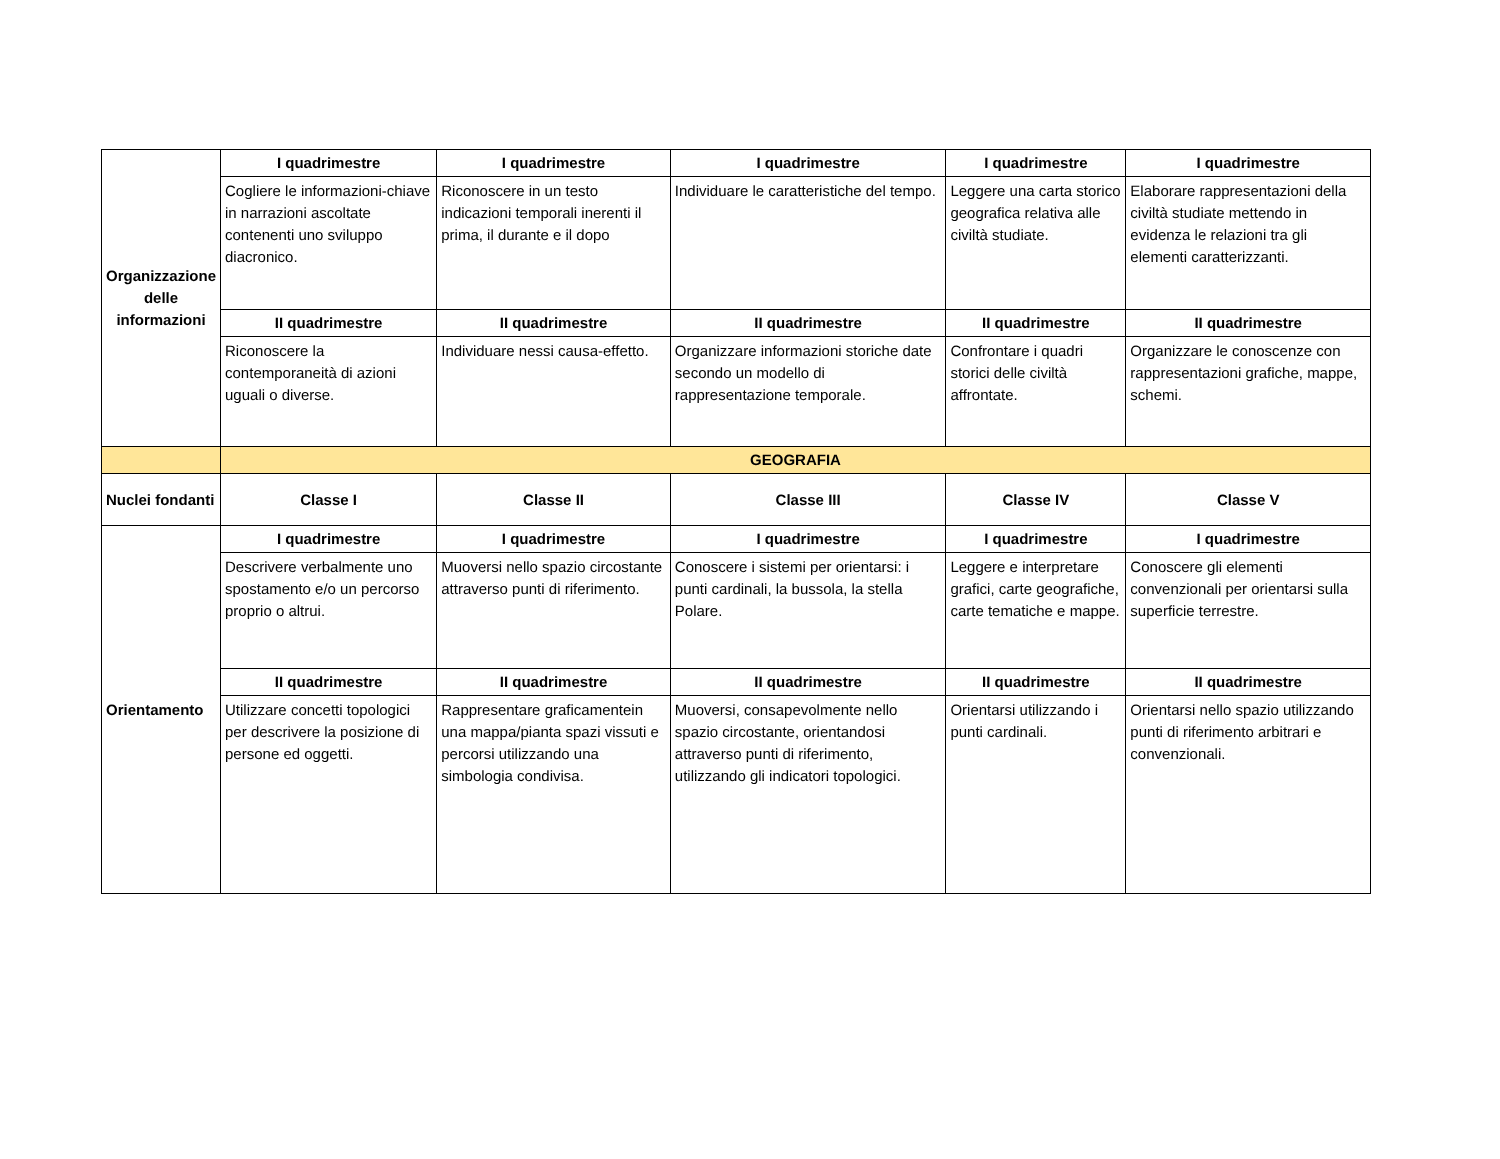| Organizzazione delle informazioni | I quadrimestre | I quadrimestre | I quadrimestre | I quadrimestre | I quadrimestre |
| | Cogliere le informazioni-chiave in narrazioni ascoltate contenenti uno sviluppo diacronico. | Riconoscere in un testo indicazioni temporali inerenti il prima, il durante e il dopo | Individuare le caratteristiche del tempo. | Leggere una carta storico geografica relativa alle civiltà studiate. | Elaborare rappresentazioni della civiltà studiate mettendo in evidenza le relazioni tra gli elementi caratterizzanti. |
| | II quadrimestre | II quadrimestre | II quadrimestre | II quadrimestre | II quadrimestre |
| | Riconoscere la contemporaneità di azioni uguali o diverse. | Individuare nessi causa-effetto. | Organizzare informazioni storiche date secondo un modello di rappresentazione temporale. | Confrontare i quadri storici delle civiltà affrontate. | Organizzare le conoscenze con rappresentazioni grafiche, mappe, schemi. |
| | GEOGRAFIA | | | | |
| Nuclei fondanti | Classe I | Classe II | Classe III | Classe IV | Classe V |
| Orientamento | I quadrimestre | I quadrimestre | I quadrimestre | I quadrimestre | I quadrimestre |
| | Descrivere verbalmente uno spostamento e/o un percorso proprio o altrui. | Muoversi nello spazio circostante attraverso punti di riferimento. | Conoscere i sistemi per orientarsi: i punti cardinali, la bussola, la stella Polare. | Leggere e interpretare grafici, carte geografiche, carte tematiche e mappe. | Conoscere gli elementi convenzionali per orientarsi sulla superficie terrestre. |
| | II quadrimestre | II quadrimestre | II quadrimestre | II quadrimestre | II quadrimestre |
| | Utilizzare concetti topologici per descrivere la posizione di persone ed oggetti. | Rappresentare graficamentein una mappa/pianta spazi vissuti e percorsi utilizzando una simbologia condivisa. | Muoversi, consapevolmente nello spazio circostante, orientandosi attraverso punti di riferimento, utilizzando gli indicatori topologici. | Orientarsi utilizzando i punti cardinali. | Orientarsi nello spazio utilizzando punti di riferimento arbitrari e convenzionali. |